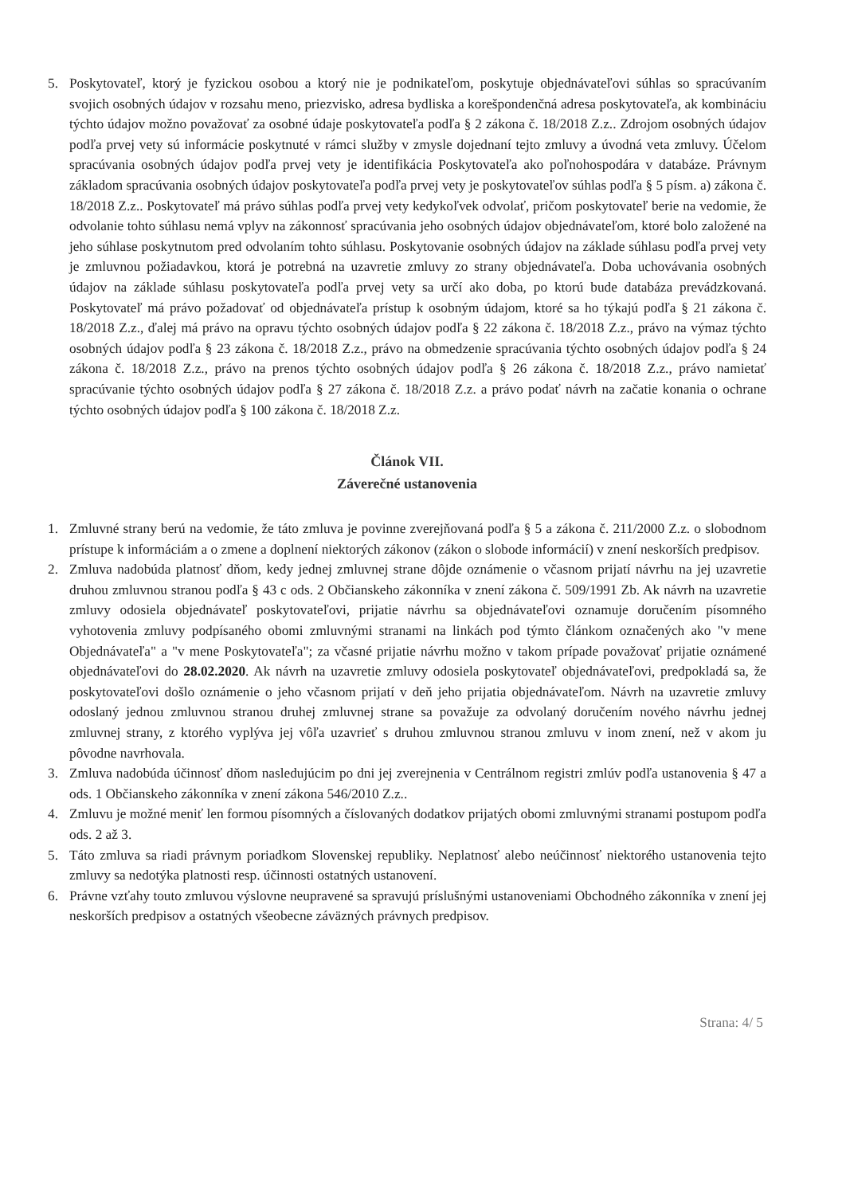5. Poskytovateľ, ktorý je fyzickou osobou a ktorý nie je podnikateľom, poskytuje objednávateľovi súhlas so spracúvaním svojich osobných údajov v rozsahu meno, priezvisko, adresa bydliska a korešpondenčná adresa poskytovateľa, ak kombináciu týchto údajov možno považovať za osobné údaje poskytovateľa podľa § 2 zákona č. 18/2018 Z.z.. Zdrojom osobných údajov podľa prvej vety sú informácie poskytnuté v rámci služby v zmysle dojednaní tejto zmluvy a úvodná veta zmluvy. Účelom spracúvania osobných údajov podľa prvej vety je identifikácia Poskytovateľa ako poľnohospodára v databáze. Právnym základom spracúvania osobných údajov poskytovateľa podľa prvej vety je poskytovateľov súhlas podľa § 5 písm. a) zákona č. 18/2018 Z.z.. Poskytovateľ má právo súhlas podľa prvej vety kedykoľvek odvolať, pričom poskytovateľ berie na vedomie, že odvolanie tohto súhlasu nemá vplyv na zákonnosť spracúvania jeho osobných údajov objednávateľom, ktoré bolo založené na jeho súhlase poskytnutom pred odvolaním tohto súhlasu. Poskytovanie osobných údajov na základe súhlasu podľa prvej vety je zmluvnou požiadavkou, ktorá je potrebná na uzavretie zmluvy zo strany objednávateľa. Doba uchovávania osobných údajov na základe súhlasu poskytovateľa podľa prvej vety sa určí ako doba, po ktorú bude databáza prevádzkovaná. Poskytovateľ má právo požadovať od objednávateľa prístup k osobným údajom, ktoré sa ho týkajú podľa § 21 zákona č. 18/2018 Z.z., ďalej má právo na opravu týchto osobných údajov podľa § 22 zákona č. 18/2018 Z.z., právo na výmaz týchto osobných údajov podľa § 23 zákona č. 18/2018 Z.z., právo na obmedzenie spracúvania týchto osobných údajov podľa § 24 zákona č. 18/2018 Z.z., právo na prenos týchto osobných údajov podľa § 26 zákona č. 18/2018 Z.z., právo namietať spracúvanie týchto osobných údajov podľa § 27 zákona č. 18/2018 Z.z. a právo podať návrh na začatie konania o ochrane týchto osobných údajov podľa § 100 zákona č. 18/2018 Z.z.
Článok VII.
Záverečné ustanovenia
1. Zmluvné strany berú na vedomie, že táto zmluva je povinne zverejňovaná podľa § 5 a zákona č. 211/2000 Z.z. o slobodnom prístupe k informáciám a o zmene a doplnení niektorých zákonov (zákon o slobode informácií) v znení neskorších predpisov.
2. Zmluva nadobúda platnosť dňom, kedy jednej zmluvnej strane dôjde oznámenie o včasnom prijatí návrhu na jej uzavretie druhou zmluvnou stranou podľa § 43 c ods. 2 Občianskeho zákonníka v znení zákona č. 509/1991 Zb. Ak návrh na uzavretie zmluvy odosiela objednávateľ poskytovateľovi, prijatie návrhu sa objednávateľovi oznamuje doručením písomného vyhotovenia zmluvy podpísaného obomi zmluvnými stranami na linkách pod týmto článkom označených ako "v mene Objednávateľa" a "v mene Poskytovateľa"; za včasné prijatie návrhu možno v takom prípade považovať prijatie oznámené objednávateľovi do 28.02.2020. Ak návrh na uzavretie zmluvy odosiela poskytovateľ objednávateľovi, predpokladá sa, že poskytovateľovi došlo oznámenie o jeho včasnom prijatí v deň jeho prijatia objednávateľom. Návrh na uzavretie zmluvy odoslaný jednou zmluvnou stranou druhej zmluvnej strane sa považuje za odvolaný doručením nového návrhu jednej zmluvnej strany, z ktorého vyplýva jej vôľa uzavrieť s druhou zmluvnou stranou zmluvu v inom znení, než v akom ju pôvodne navrhovala.
3. Zmluva nadobúda účinnosť dňom nasledujúcim po dni jej zverejnenia v Centrálnom registri zmlúv podľa ustanovenia § 47 a ods. 1 Občianskeho zákonníka v znení zákona 546/2010 Z.z..
4. Zmluvu je možné meniť len formou písomných a číslovaných dodatkov prijatých obomi zmluvnými stranami postupom podľa ods. 2 až 3.
5. Táto zmluva sa riadi právnym poriadkom Slovenskej republiky. Neplatnosť alebo neúčinnosť niektorého ustanovenia tejto zmluvy sa nedotýka platnosti resp. účinnosti ostatných ustanovení.
6. Právne vzťahy touto zmluvou výslovne neupravené sa spravujú príslušnými ustanoveniami Obchodného zákonníka v znení jej neskorších predpisov a ostatných všeobecne záväzných právnych predpisov.
Strana: 4/ 5